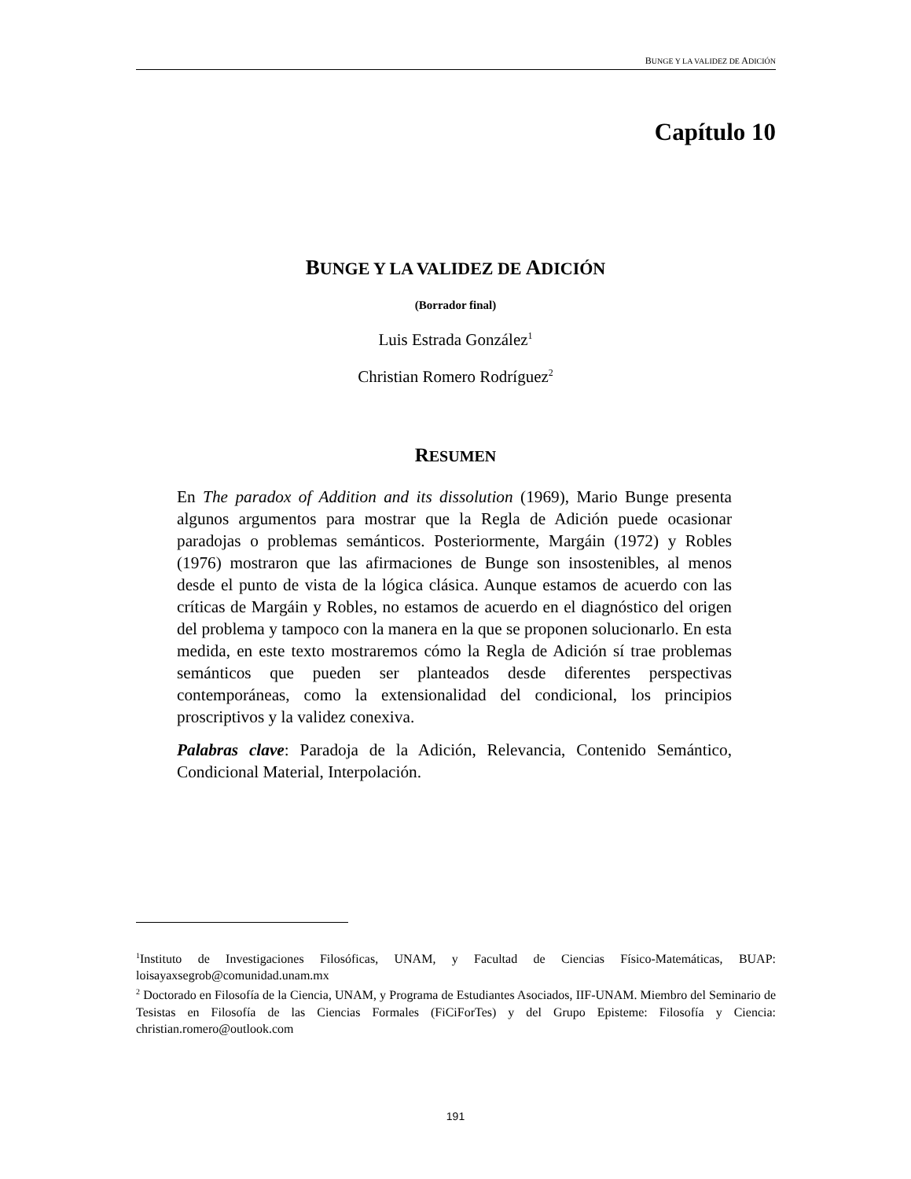BUNGE Y LA VALIDEZ DE ADICIÓN
Capítulo 10
BUNGE Y LA VALIDEZ DE ADICIÓN
(Borrador final)
Luis Estrada González<sup>1</sup>
Christian Romero Rodríguez<sup>2</sup>
RESUMEN
En The paradox of Addition and its dissolution (1969), Mario Bunge presenta algunos argumentos para mostrar que la Regla de Adición puede ocasionar paradojas o problemas semánticos. Posteriormente, Margáin (1972) y Robles (1976) mostraron que las afirmaciones de Bunge son insostenibles, al menos desde el punto de vista de la lógica clásica. Aunque estamos de acuerdo con las críticas de Margáin y Robles, no estamos de acuerdo en el diagnóstico del origen del problema y tampoco con la manera en la que se proponen solucionarlo. En esta medida, en este texto mostraremos cómo la Regla de Adición sí trae problemas semánticos que pueden ser planteados desde diferentes perspectivas contemporáneas, como la extensionalidad del condicional, los principios proscriptivos y la validez conexiva.
Palabras clave: Paradoja de la Adición, Relevancia, Contenido Semántico, Condicional Material, Interpolación.
<sup>1</sup> Instituto de Investigaciones Filosóficas, UNAM, y Facultad de Ciencias Físico-Matemáticas, BUAP: loisayaxsegrob@comunidad.unam.mx
<sup>2</sup> Doctorado en Filosofía de la Ciencia, UNAM, y Programa de Estudiantes Asociados, IIF-UNAM. Miembro del Seminario de Tesistas en Filosofía de las Ciencias Formales (FiCiForTes) y del Grupo Episteme: Filosofía y Ciencia: christian.romero@outlook.com
191